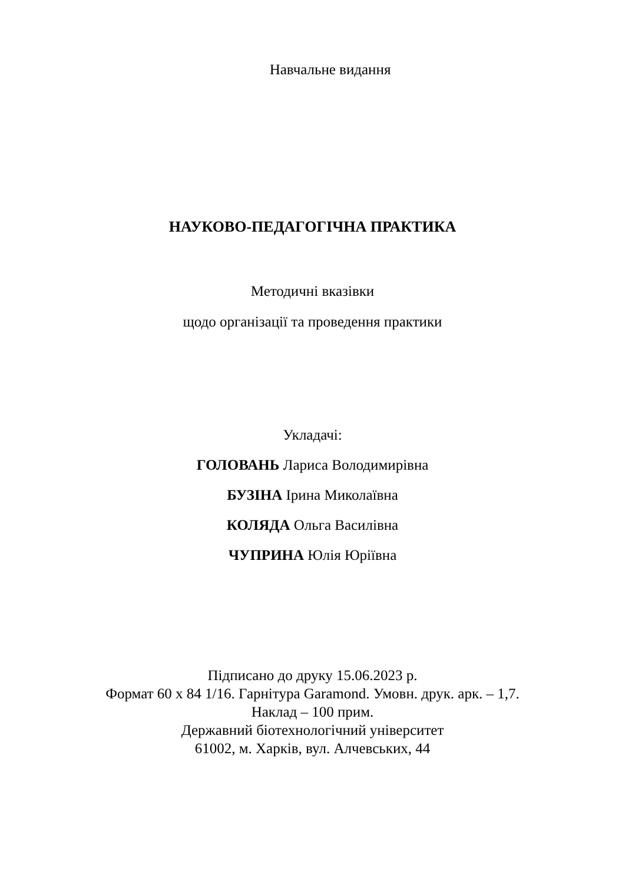Навчальне видання
НАУКОВО-ПЕДАГОГІЧНА ПРАКТИКА
Методичні вказівки
щодо організації та проведення практики
Укладачі:
ГОЛОВАНЬ Лариса Володимирівна
БУЗІНА Ірина Миколаївна
КОЛЯДА Ольга Василівна
ЧУПРИНА Юлія Юріївна
Підписано до друку 15.06.2023 р.
Формат 60 х 84 1/16. Гарнітура Garamond. Умовн. друк. арк. – 1,7.
Наклад – 100 прим.
Державний біотехнологічний університет
61002, м. Харків, вул. Алчевських, 44